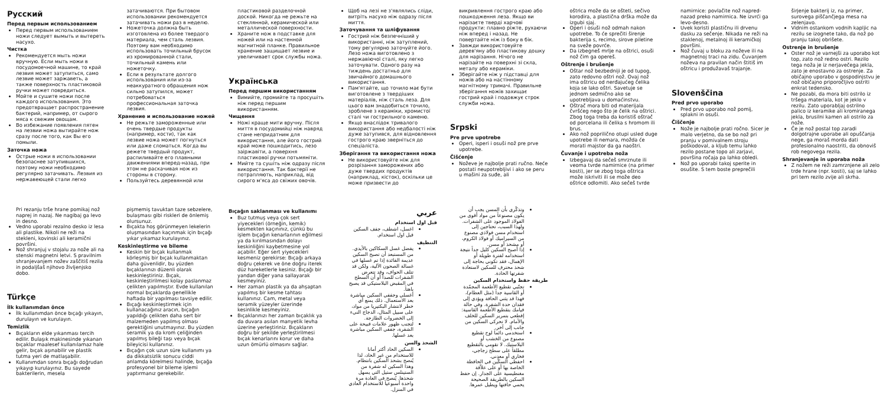Русский
Перед первым использованием
Перед первым использованием ножи следует вымыть и вытереть насухо.
Чистка
Рекомендуется мыть ножи вручную. Если мыть ножи в посудомоечной машине, то край лезвия может затупиться, само лезвие может заржаветь, а также поверхность пластиковой ручки может повредиться.
Мойте и сушите ножи после каждого использования. Это предотвращает распространение бактерий, например, от сырого мяса к свежим овощам.
Во избежание появления пятен на лезвии ножа вытирайте нож сразу после того, как Вы его помыли.
Заточка ножа
Острые ножи в использовании безопаснее затупившихся, поэтому ножи необходимо регулярно затачивать. Лезвия из нержавеющей стали легко
затачиваются. При бытовом использовании рекомендуется затачивать ножи раз в неделю.
Ножеточка должна быть изготовлена из более твердого материала, чем сталь лезвия. Поэтому вам необходимо использовать точильный брусок из хромированной стали, точильный камень или ножеточку.
Если в результате долгого использования или из-за неаккуратного обращения нож сильно затупился, может потребоваться профессиональная заточка лезвия.
Хранение и использование ножей
Не режьте замороженные или очень твердые продукты (например, кости), так как лезвие ножа может погнуться или даже сломаться. Когда вы режете твердый продукт, распиливайте его плавными движениями вперед-назад, при этом не раскачивая нож из стороны в сторону.
Пользуйтесь деревянной или
пластиковой разделочной доской. Никогда не режьте на стеклянной, керамической или металлической поверхности.
Храните нож в подставке для ножей или на настенной магнитной планке. Правильное хранение защищает лезвие и увеличивает срок службы ножа.
Українська
Перед першим використанням
Вимийте, промийте та просушіть ніж перед першим використанням.
Чищення
Ножі краще мити вручну. Після миття в посудомийці ніж навряд стане непридатним для використання, але його гострий край може пошкодитись, лезо заіржавіти, а поверхня пластикової ручки потьмяніти.
Мийте та сушіть ніж одразу після використання. Так бактерії не потрапляють, наприклад, від сирого м'яса до свіжих овочів.
Щоб на лезі не з'являлись сліди, витріть насухо ніж одразу після миття.
Заточування та шліфування
Гострий ніж безпечніший у використанні, ніж затуплений, тому регулярно заточуйте його. Лезо ножа виготовлено з нержавіючої сталі, яку легко заточувати. Одного разу на тиждень достатньо для звичайного домашнього використання.
Пам'ятайте, що точило має бути виготовлене з твердіших матеріалів, ніж сталь леза. Для цього вам знадобиться точило, зроблене з кераміки, хромистої сталі чи гострильного каменю.
Якщо внаслідок тривалого використання або недбалості ніж дуже затупився, для відновлення гострого краю зверніться до спеціаліста.
Зберігання та використання ножа
Не використовуйте ніж для розрізання заморожених або дуже твердих продуктів (наприклад, кісток), оскільки це може призвести до
викривлення гострого краю або пошкодження леза. Якщо ви нарізаєте тверді харчові продукти: плавно ріжте, рухаючи ніж вперед і назад. Не повертайте ніж із боку в бік.
Завжди використовуйте дерев'яну або пластикову дошку для нарізання. Нічого не нарізайте на поверхні зі скла, металу або кераміки.
Зберігайте ніж у підставці для ножів або на настінному магнітному тримачі. Правильне зберігання ножів захищає гострий край і подовжує строк служби ножа.
Srpski
Pre prve upotrebe
Operi, isperi i osuši nož pre prve upotrebe.
Čišćenje
Noževe je najbolje prati ručno. Neće postati neupotrebljivi i ako se peru u mašini za suđe, ali
oštrica može da se ošteti, sečivo korodira, a plastična drška može da izgubi sjaj.
Operi i osuši nož odmah nakon upotrebe. To će sprečiti širenje bakterija s, recimo, sirove piletine na sveže povrće.
Da izbegneš mrlje na oštrici, osuši nož čim ga opereš.
Oštrenje i brušenje
Oštar nož bezbedniji je od tupog, zato redovno oštri nož. Ovaj nož ima oštricu od nerđajućeg čelika koja se lako oštri. Savetuje se jednom sedmično ako se upotrebljava u domaćinstvu.
Oštrač mora biti od materijala čvršćeg nego što je čelik na oštrici. Zbog toga treba da koristiš oštrač od porcelana ili čelika s hromom ili brus.
Ako nož poprilično otupi usled duge upotrebe ili nemara, možda će morati majstor da ga naoštri.
Čuvanje i upotreba noža
Izbegavaj da sečeš smrznute ili veoma tvrde namirnice (na primer kosti), jer se zbog toga oštrica može iskriviti ili se može deo oštrice odlomiti. Ako sečeš tvrde
namirnice: povlačite nož napred-nazad preko namirnica. Ne izvrći ga levo-desno.
Uvek koristi plastičnu ili drvenu dasku za sečenje. Nikada ne reži na staklenoj, metalnoj ili keramičkoj površini.
Nož čuvaj u bloku za noževe ili na magnetnoj traci na zidu. Čuvanjem noževa na pravilan način štitiš im oštricu i produžavaš trajanje.
Slovenščina
Pred prvo uporabo
Pred prvo uporabo nož pomij, splakni in osuši.
Čiščenje
Nože je najbolje prati ročno. Sicer je malo verjetno, da se bo nož pri pranju v pomivalnem stroju poškodoval, a kljub temu lahko rezilo postane topo ali zarjavi, površina ročaja pa lahko obledi.
Nož po uporabi takoj sperite in osušite. S tem boste preprečili
širjenje bakterij iz, na primer, surovega piščančjega mesa na zelenjavo.
Vidnim ostankom vodnih kapljic na rezilu se izognete tako, da nož po pranju takoj obrišete.
Ostrenje in brušenje
Oster nož je varnejši za uporabo kot top, zato nož redno ostri. Rezilo tega noža je iz nerjavečega jekla, zato je enostavno za ostrenje. Za običajno uporabo v gospodinjstvu je nož običajno priporočljivo ostriti enkrat tedensko.
Ne pozabi, da mora biti ostrilo iz tršega materiala, kot je jeklo v rezilu. Zato uporabljaj ostrilno palico iz keramike ali kromiranega jekla, brusilni kamen ali ostrilo za nože.
Če je nož postal top zaradi dolgotrajne uporabe ali opuščanja nege, ga moraš morda dati profesionalno naostriti, da obnoviš rob negovega rezila.
Shranjevanje in uporaba noža
Z nožem ne reži zamrznjene ali zelo trde hrane (npr. kosti), saj se lahko pri tem rezilo zvije ali skrha.
Pri rezanju trše hrane pomikaj nož naprej in nazaj. Ne nagibaj ga levo in desno.
Vedno uporabi rezalno desko iz lesa ali plastike. Nikoli ne reži na stekleni, kovinski ali keramični površini.
Nož shranjuj v stojalu za nože ali na stenski magnetni letvi. S pravilnim shranjevanjem nožev zaščitiš rezila in podaljšaš njihovo življenjsko dobo.
Türkçe
İlk kullanımdan önce
İlk kullanımdan önce bıçağı yıkayın, durulayın ve kurulayın.
Temizlik
Bıçakların elde yıkanması tercih edilir. Bulaşık makinesinde yıkanan bıçaklar maalesef kullanılamaz hale gelir, bıçak aşınabilir ve plastik tutma yeri de matlaşabilir.
Kullanımdan sonra bıçağı doğrudan yıkayıp kurulayınız. Bu sayede bakterilerin, mesela
pişmemiş tavuktan taze sebzelere, bulaşması gibi riskleri de önlemiş olursunuz.
Bıçakta hoş görünmeyen lekelerin oluşmasından kaçınmak için bıçağı yıkar yıkamaz kurulayınız.
Keskinleştirme ve bileme
Keskin bir bıçak kullanmak körleşmiş bir bıçak kullanmaktan daha güvenlidir, bu yüzden bıçaklarınızı düzenli olarak keskinleştiriniz. Bıçak, keskinleştirilmesi kolay paslanmaz çelikten yapılmıştır. Evde kullanılan normal bıçaklarda genellikle haftada bir yapılması tavsiye edilir.
Bıçağı keskinleştirmek için kullanacağınız aracın, bıçağın yapıldığı çelikten daha sert bir malzemeden yapılmış olması gerektiğini unutmayınız. Bu yüzden seramik ya da krom çeliğinden yapılmış bileği taşı veya bıçak bileyicisi kullanınız.
Bıçağın çok uzun süre kullanımı ya da dikkatsizlik sonucu ciddi anlamda körelmesi halinde, bıçağa profesyonel bir bileme işlemi yaptırmanız gerekebilir.
Bıçağın saklanması ve kullanımı
Buz tutmuş veya çok sert yiyecekleri (örneğin, kemik) kesmekten kaçınınız, çünkü bu işlem bıçağın kenarlarının eğilmesi ya da kırılmasından dolayı keskinliğini kaybetmesine yol açabilir. Eğer sert yiyecekleri kesmeniz gerekirse: Bıçağı arkaya doğru çekerek ve öne doğru iterek düz hareketlerle kesiniz. Bıçağı bir yandan diğer yana sallayarak kesmeyiniz.
Her zaman plastik ya da ahşaptan yapılmış bir kesme tahtası kullanınız. Cam, metal veya seramik yüzeyler üzerinde kesinlikle kesmeyiniz.
Bıçaklarınızı her zaman bıçaklık ya da duvara asılan manyetik levha üzerine yerleştiriniz. Bıçakların doğru bir şekilde yerleştirilmesi bıçak kenarlarını korur ve daha uzun ömürlü olmasını sağlar.
عربي
قبل اول استخدام
اغسل، اشطف، جفف السكين قبل اول استخدام.
التنظيف
يفضل غسل السكاكين بالأيدي. من المستبعد أن تصبح السكين عديمة الفائدة إذا تم غسلها في غسالة الصحون الآلية، ولكن قد تتلف الحواف، وقد تتعرض الشفرات للصدأ أو أن السطح في المقبض البلاستيكي قد يصبح باهتاً.
أغسلي وجففي السكين مباشرة بعد الاستعمال. ذلك يمنع أي خطر لانتشار البكتيريا من مواد، على سبيل المثال، الدجاج النيء إلى الخضروات الطازجة.
لتجنب ظهور علامات قبيحة على الشفرة، جففي السكين مباشرة بعد غسلها.
الشحذ والسن
السكين الحاد أكثر أمانا للاستخدام من غير الحاد، لذا يُنصح بشحذ السكين بانتظام. وهذا السكين له شفرة من الستينلس ستيل التي يسهل شحذها. يُنصح في العادة مرة واحدة أسبوعياً للاستخدام العادي في المنزل.
وتذكّري بأن المسن يجب أن يكون مصنوعاً من مواد أقوى من الفولاذ الموجود على الشفرات. ولهذا السبب، تحتاجين إلى استخدام مسن فولاذي مصنوع من السيراميك أو فولاذ الكروم، أو مشحذ أو مسن.
إذا أصبح السكين كليل جداً نتيجة استخدامه لفترة طويلة أو الإهمال، فقد تكوني بحاجة إلى شحذ محترف للسكين لاستعادة شفرتها الحادة.
طريقة حفظ واستخدام السكين
تجنّبي تقطيع الأطعمة المجمّدة أو القاسية جداً (مثل العظام)، فهذا قد يثني الحافة ويؤدي إلى فقدان حدة الشفرة. وفي حالة قيامك بتقطيع الأطعمة القاسية: إقطعي بتمرير السكين للخلف والأمام. لا تحركي السكين من جانب إلى آخر.
استخدمي دائماً لوح تقطيع مصنوع من الخشب أو البلاستيك. لا تقومي بالتقطيع مطلقاً على سطح زجاجي، فخاري أو معدني.
احفظي السكّين في الحافظة الخاصة بها أو على علاّقة مغنطيسية على الجدار. إن حفظ السكين بالطريقة الصحيحة يحمي حافتها ويطيل عمرها.